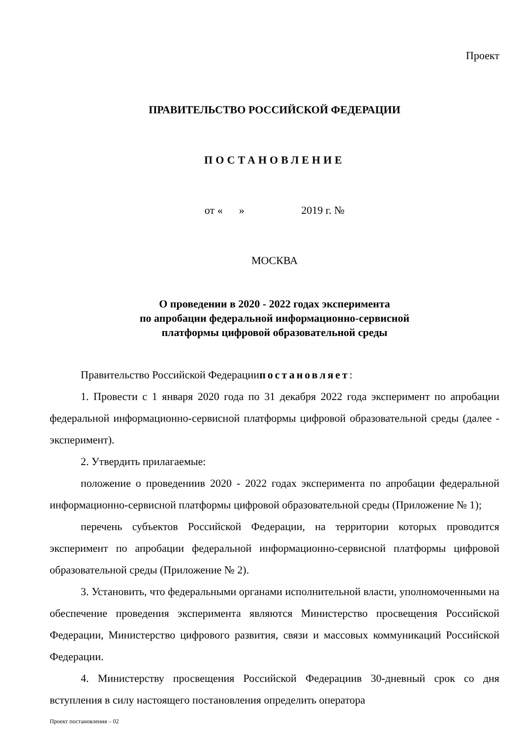Проект
ПРАВИТЕЛЬСТВО РОССИЙСКОЙ ФЕДЕРАЦИИ
ПОСТАНОВЛЕНИЕ
от « » 2019 г. №
МОСКВА
О проведении в 2020 - 2022 годах эксперимента
по апробации федеральной информационно-сервисной
платформы цифровой образовательной среды
Правительство Российской Федерациипостановляет:
1. Провести с 1 января 2020 года по 31 декабря 2022 года эксперимент по апробации федеральной информационно-сервисной платформы цифровой образовательной среды (далее - эксперимент).
2. Утвердить прилагаемые:
положение о проведениив 2020 - 2022 годах эксперимента по апробации федеральной информационно-сервисной платформы цифровой образовательной среды (Приложение № 1);
перечень субъектов Российской Федерации, на территории которых проводится эксперимент по апробации федеральной информационно-сервисной платформы цифровой образовательной среды (Приложение № 2).
3. Установить, что федеральными органами исполнительной власти, уполномоченными на обеспечение проведения эксперимента являются Министерство просвещения Российской Федерации, Министерство цифрового развития, связи и массовых коммуникаций Российской Федерации.
4. Министерству просвещения Российской Федерациив 30-дневный срок со дня вступления в силу настоящего постановления определить оператора
Проект постановления – 02